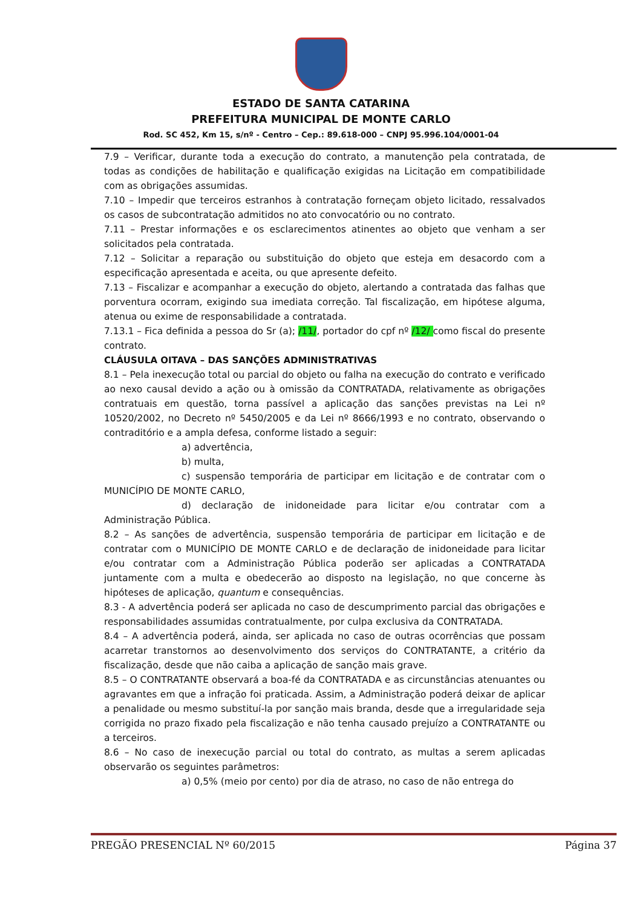ESTADO DE SANTA CATARINA
PREFEITURA MUNICIPAL DE MONTE CARLO
Rod. SC 452, Km 15, s/nº - Centro – Cep.: 89.618-000 – CNPJ 95.996.104/0001-04
7.9 – Verificar, durante toda a execução do contrato, a manutenção pela contratada, de todas as condições de habilitação e qualificação exigidas na Licitação em compatibilidade com as obrigações assumidas.
7.10 – Impedir que terceiros estranhos à contratação forneçam objeto licitado, ressalvados os casos de subcontratação admitidos no ato convocatório ou no contrato.
7.11 – Prestar informações e os esclarecimentos atinentes ao objeto que venham a ser solicitados pela contratada.
7.12 – Solicitar a reparação ou substituição do objeto que esteja em desacordo com a especificação apresentada e aceita, ou que apresente defeito.
7.13 – Fiscalizar e acompanhar a execução do objeto, alertando a contratada das falhas que porventura ocorram, exigindo sua imediata correção. Tal fiscalização, em hipótese alguma, atenua ou exime de responsabilidade a contratada.
7.13.1 – Fica definida a pessoa do Sr (a); /11/, portador do cpf nº /12/ como fiscal do presente contrato.
CLÁUSULA OITAVA – DAS SANÇÕES ADMINISTRATIVAS
8.1 – Pela inexecução total ou parcial do objeto ou falha na execução do contrato e verificado ao nexo causal devido a ação ou à omissão da CONTRATADA, relativamente as obrigações contratuais em questão, torna passível a aplicação das sanções previstas na Lei nº 10520/2002, no Decreto nº 5450/2005 e da Lei nº 8666/1993 e no contrato, observando o contraditório e a ampla defesa, conforme listado a seguir:
a) advertência,
b) multa,
c) suspensão temporária de participar em licitação e de contratar com o MUNICÍPIO DE MONTE CARLO,
d) declaração de inidoneidade para licitar e/ou contratar com a Administração Pública.
8.2 – As sanções de advertência, suspensão temporária de participar em licitação e de contratar com o MUNICÍPIO DE MONTE CARLO e de declaração de inidoneidade para licitar e/ou contratar com a Administração Pública poderão ser aplicadas a CONTRATADA juntamente com a multa e obedecerão ao disposto na legislação, no que concerne às hipóteses de aplicação, quantum e consequências.
8.3 - A advertência poderá ser aplicada no caso de descumprimento parcial das obrigações e responsabilidades assumidas contratualmente, por culpa exclusiva da CONTRATADA.
8.4 – A advertência poderá, ainda, ser aplicada no caso de outras ocorrências que possam acarretar transtornos ao desenvolvimento dos serviços do CONTRATANTE, a critério da fiscalização, desde que não caiba a aplicação de sanção mais grave.
8.5 – O CONTRATANTE observará a boa-fé da CONTRATADA e as circunstâncias atenuantes ou agravantes em que a infração foi praticada. Assim, a Administração poderá deixar de aplicar a penalidade ou mesmo substituí-la por sanção mais branda, desde que a irregularidade seja corrigida no prazo fixado pela fiscalização e não tenha causado prejuízo a CONTRATANTE ou a terceiros.
8.6 – No caso de inexecução parcial ou total do contrato, as multas a serem aplicadas observarão os seguintes parâmetros:
a) 0,5% (meio por cento) por dia de atraso, no caso de não entrega do
PREGÃO PRESENCIAL Nº 60/2015 Página 37